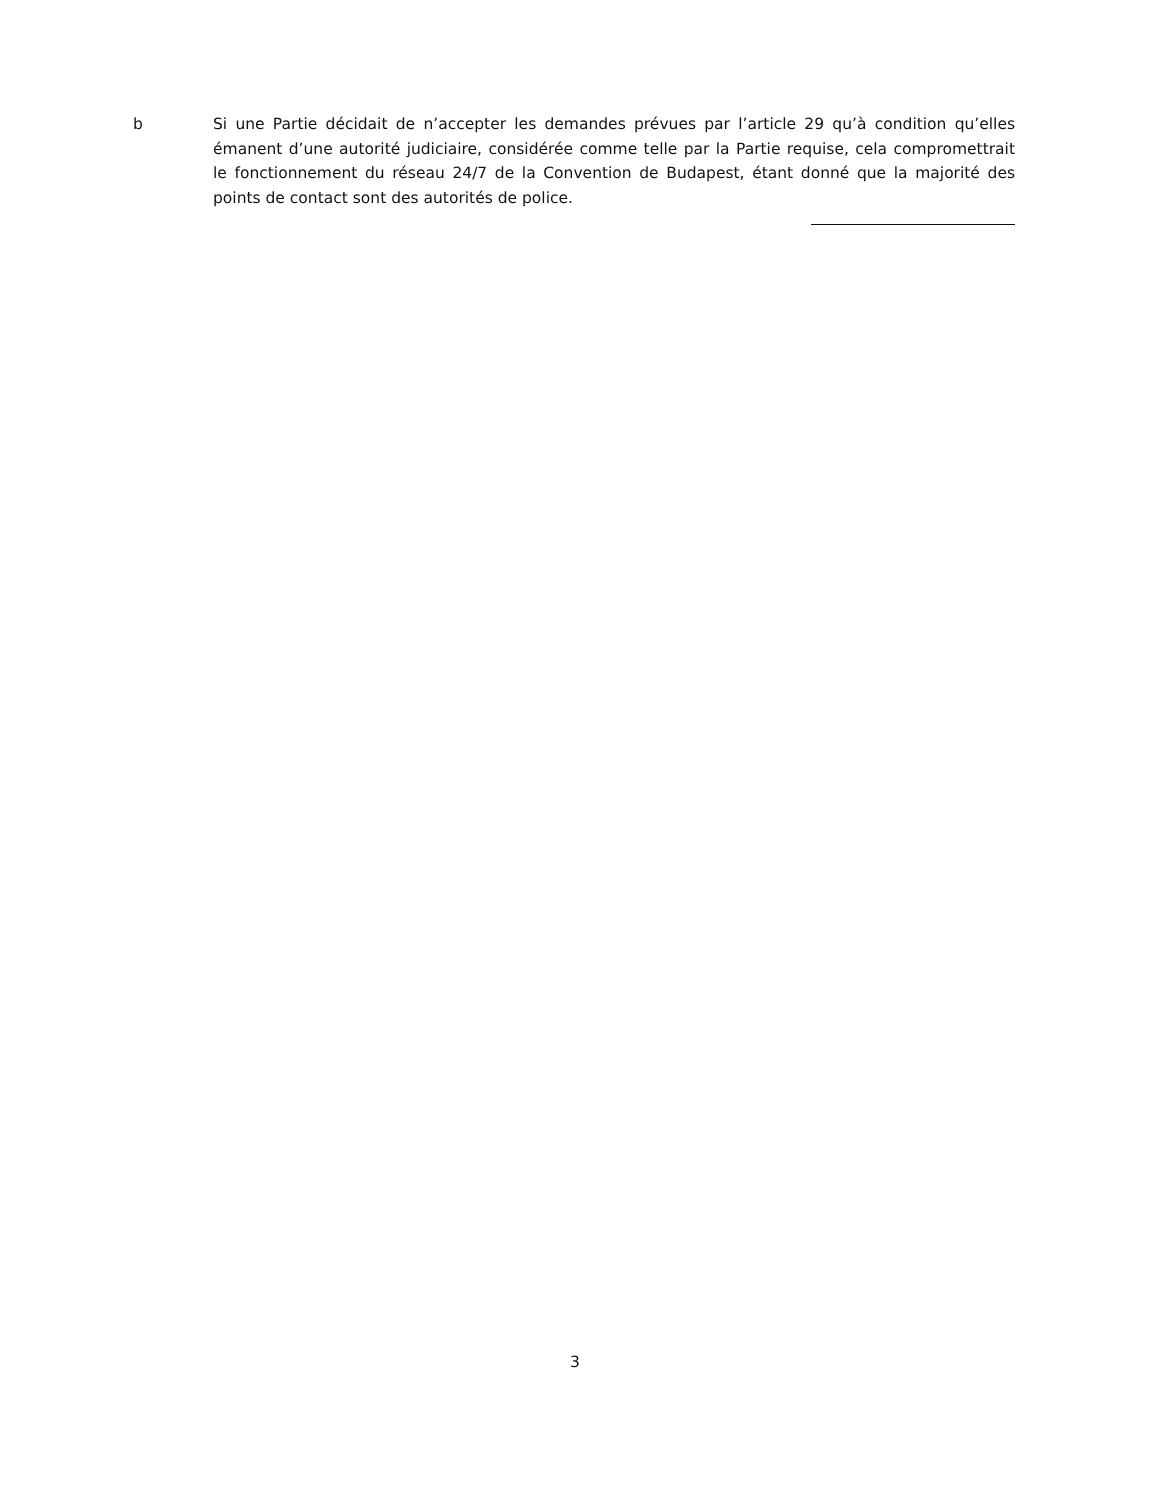b Si une Partie décidait de n’accepter les demandes prévues par l’article 29 qu’à condition qu’elles émanent d’une autorité judiciaire, considérée comme telle par la Partie requise, cela compromettrait le fonctionnement du réseau 24/7 de la Convention de Budapest, étant donné que la majorité des points de contact sont des autorités de police.
3